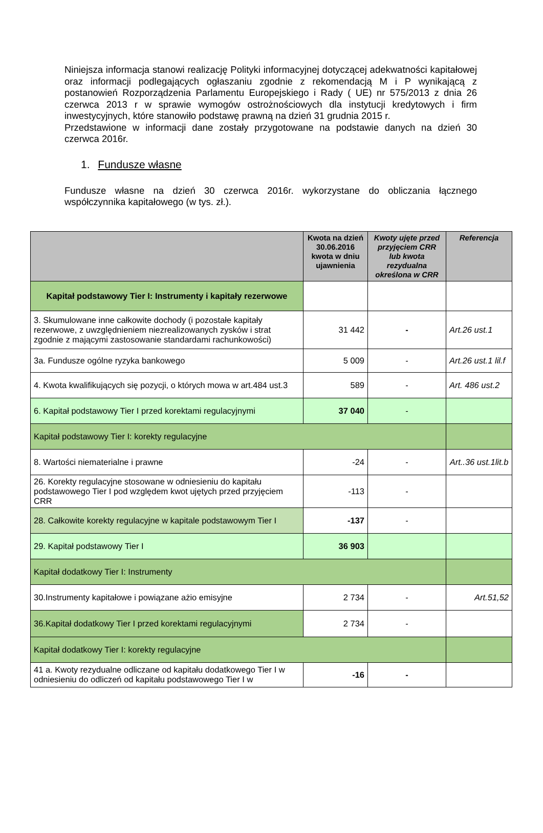Niniejsza informacja stanowi realizację Polityki informacyjnej dotyczącej adekwatności kapitałowej oraz informacji podlegających ogłaszaniu zgodnie z rekomendacją M i P wynikającą z postanowień Rozporządzenia Parlamentu Europejskiego i Rady ( UE) nr 575/2013 z dnia 26 czerwca 2013 r w sprawie wymogów ostrożnościowych dla instytucji kredytowych i firm inwestycyjnych, które stanowiło podstawę prawną na dzień 31 grudnia 2015 r.
Przedstawione w informacji dane zostały przygotowane na podstawie danych na dzień 30 czerwca 2016r.
1. Fundusze własne
Fundusze własne na dzień 30 czerwca 2016r. wykorzystane do obliczania łącznego współczynnika kapitałowego (w tys. zł.).
| | Kwota na dzień 30.06.2016 kwota w dniu ujawnienia | Kwoty ujęte przed przyjęciem CRR lub kwota rezydualna określona w CRR | Referencja |
| --- | --- | --- | --- |
| Kapitał podstawowy Tier I: Instrumenty i kapitały rezerwowe | | | |
| 3. Skumulowane inne całkowite dochody (i pozostałe kapitały rezerwowe, z uwzględnieniem niezrealizowanych zysków i strat zgodnie z mającymi zastosowanie standardami rachunkowości) | 31 442 | - | Art.26 ust.1 |
| 3a. Fundusze ogólne ryzyka bankowego | 5 009 | - | Art.26 ust.1 lil.f |
| 4. Kwota kwalifikujących się pozycji, o których mowa w art.484 ust.3 | 589 | - | Art. 486 ust.2 |
| 6. Kapitał podstawowy Tier I przed korektami regulacyjnymi | 37 040 | - | |
| Kapitał podstawowy Tier I: korekty regulacyjne | | | |
| 8. Wartości niematerialne i prawne | -24 | - | Art..36 ust.1lit.b |
| 26. Korekty regulacyjne stosowane w odniesieniu do kapitału podstawowego Tier I pod względem kwot ujętych przed przyjęciem CRR | -113 | - | |
| 28. Całkowite korekty regulacyjne w kapitale podstawowym Tier I | -137 | - | |
| 29. Kapitał podstawowy Tier I | 36 903 | | |
| Kapitał dodatkowy Tier I: Instrumenty | | | |
| 30.Instrumenty kapitałowe i powiązane ażio emisyjne | 2 734 | - | Art.51,52 |
| 36.Kapitał dodatkowy Tier I przed korektami regulacyjnymi | 2 734 | - | |
| Kapitał dodatkowy Tier I: korekty regulacyjne | | | |
| 41 a. Kwoty rezydualne odliczane od kapitału dodatkowego Tier I w odniesieniu do odliczeń od kapitału podstawowego Tier I w | -16 | - | |